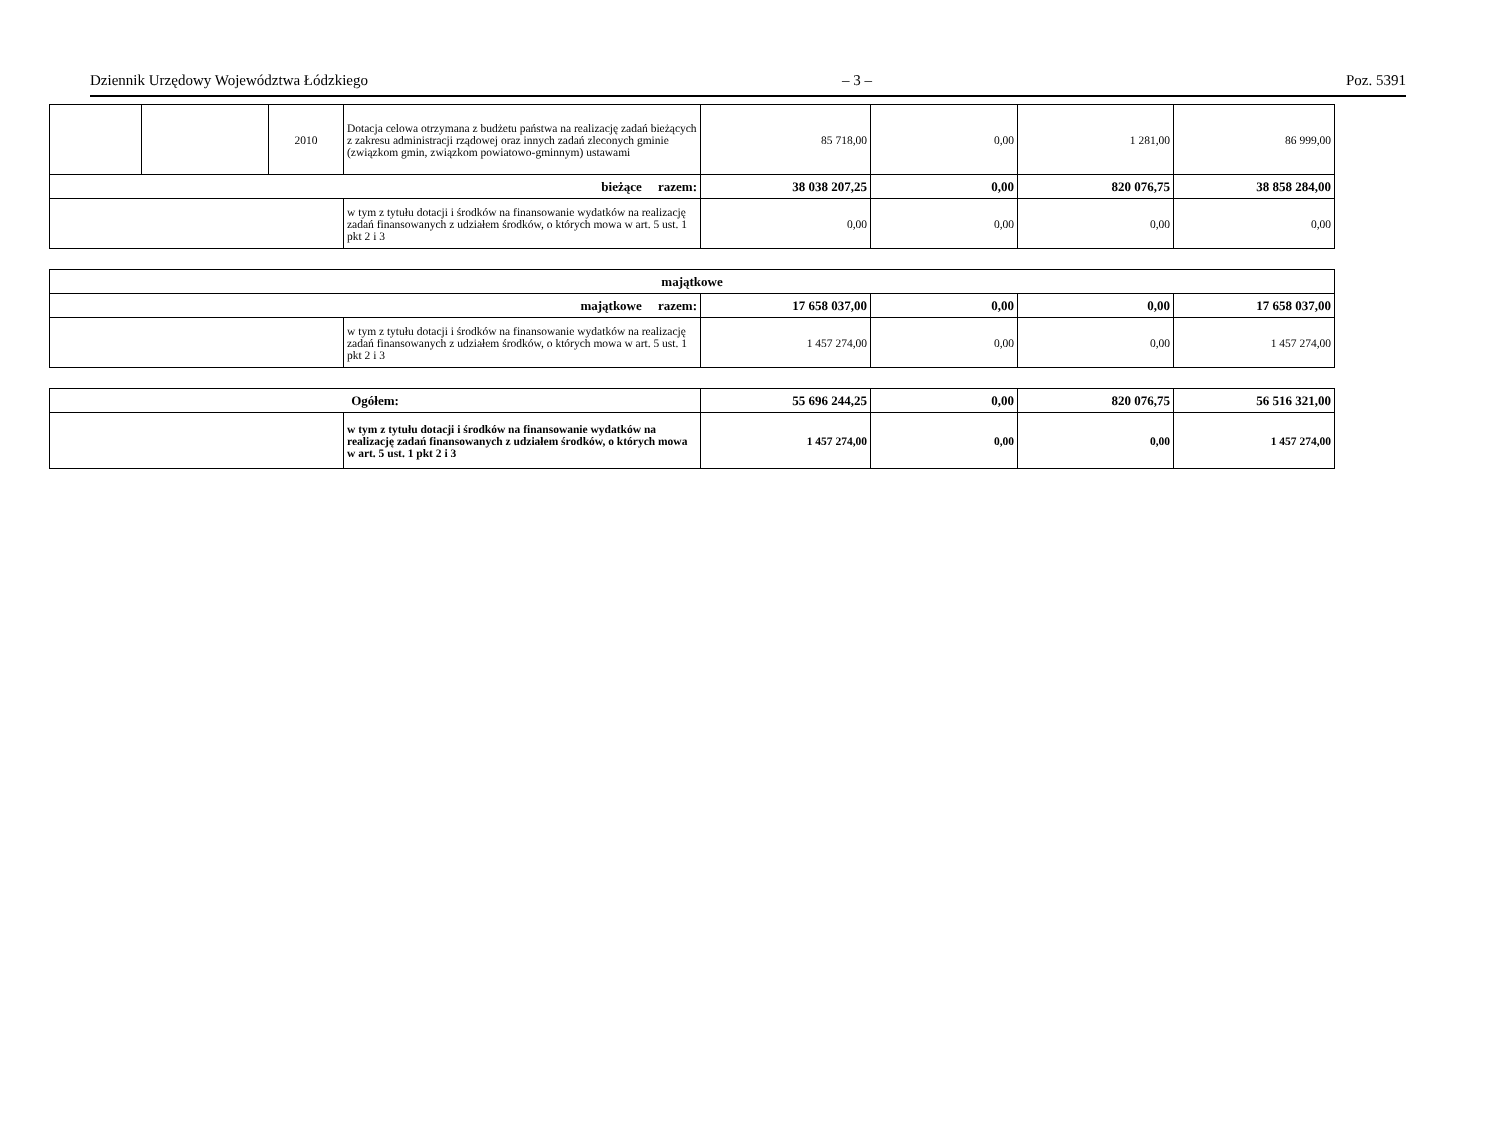Dziennik Urzędowy Województwa Łódzkiego – 3 – Poz. 5391
| | | 2010 | Dotacja celowa otrzymana z budżetu państwa na realizację zadań bieżących z zakresu administracji rządowej oraz innych zadań zleconych gminie (związkom gmin, związkom powiatowo-gminnym) ustawami | 85 718,00 | 0,00 | 1 281,00 | 86 999,00 |
| bieżące razem: | | | | 38 038 207,25 | 0,00 | 820 076,75 | 38 858 284,00 |
| | | | w tym z tytułu dotacji i środków na finansowanie wydatków na realizację zadań finansowanych z udziałem środków, o których mowa w art. 5 ust. 1 pkt 2 i 3 | 0,00 | 0,00 | 0,00 | 0,00 |
| majątkowe | | | | | |
| majątkowe razem: | | 17 658 037,00 | 0,00 | 0,00 | 17 658 037,00 |
| | w tym z tytułu dotacji i środków na finansowanie wydatków na realizację zadań finansowanych z udziałem środków, o których mowa w art. 5 ust. 1 pkt 2 i 3 | 1 457 274,00 | 0,00 | 0,00 | 1 457 274,00 |
| Ogółem: | | 55 696 244,25 | 0,00 | 820 076,75 | 56 516 321,00 |
| | w tym z tytułu dotacji i środków na finansowanie wydatków na realizację zadań finansowanych z udziałem środków, o których mowa w art. 5 ust. 1 pkt 2 i 3 | 1 457 274,00 | 0,00 | 0,00 | 1 457 274,00 |